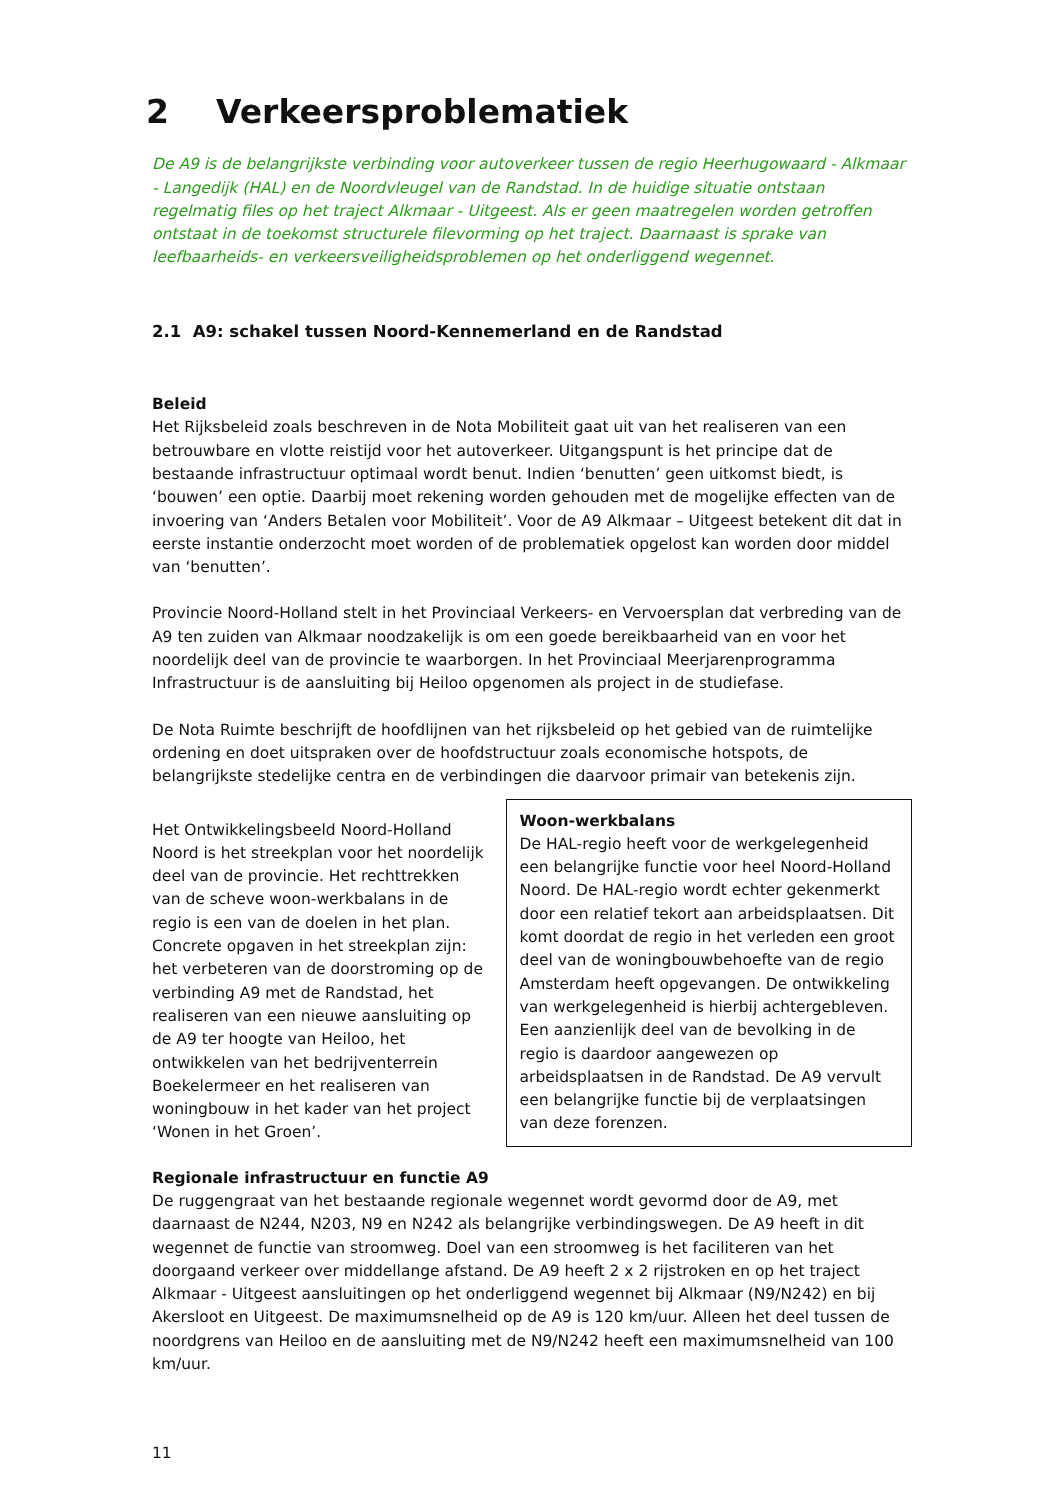2 Verkeersproblematiek
De A9 is de belangrijkste verbinding voor autoverkeer tussen de regio Heerhugowaard - Alkmaar - Langedijk (HAL) en de Noordvleugel van de Randstad. In de huidige situatie ontstaan regelmatig files op het traject Alkmaar - Uitgeest. Als er geen maatregelen worden getroffen ontstaat in de toekomst structurele filevorming op het traject. Daarnaast is sprake van leefbaarheids- en verkeersveiligheidsproblemen op het onderliggend wegennet.
2.1 A9: schakel tussen Noord-Kennemerland en de Randstad
Beleid
Het Rijksbeleid zoals beschreven in de Nota Mobiliteit gaat uit van het realiseren van een betrouwbare en vlotte reistijd voor het autoverkeer. Uitgangspunt is het principe dat de bestaande infrastructuur optimaal wordt benut. Indien ‘benutten’ geen uitkomst biedt, is ‘bouwen’ een optie. Daarbij moet rekening worden gehouden met de mogelijke effecten van de invoering van ‘Anders Betalen voor Mobiliteit’. Voor de A9 Alkmaar – Uitgeest betekent dit dat in eerste instantie onderzocht moet worden of de problematiek opgelost kan worden door middel van ‘benutten’.
Provincie Noord-Holland stelt in het Provinciaal Verkeers- en Vervoersplan dat verbreding van de A9 ten zuiden van Alkmaar noodzakelijk is om een goede bereikbaarheid van en voor het noordelijk deel van de provincie te waarborgen. In het Provinciaal Meerjarenprogramma Infrastructuur is de aansluiting bij Heiloo opgenomen als project in de studiefase.
De Nota Ruimte beschrijft de hoofdlijnen van het rijksbeleid op het gebied van de ruimtelijke ordening en doet uitspraken over de hoofdstructuur zoals economische hotspots, de belangrijkste stedelijke centra en de verbindingen die daarvoor primair van betekenis zijn.
Het Ontwikkelingsbeeld Noord-Holland Noord is het streekplan voor het noordelijk deel van de provincie. Het rechttrekken van de scheve woon-werkbalans in de regio is een van de doelen in het plan. Concrete opgaven in het streekplan zijn: het verbeteren van de doorstroming op de verbinding A9 met de Randstad, het realiseren van een nieuwe aansluiting op de A9 ter hoogte van Heiloo, het ontwikkelen van het bedrijventerrein Boekelermeer en het realiseren van woningbouw in het kader van het project ‘Wonen in het Groen’.
Woon-werkbalans
De HAL-regio heeft voor de werkgelegenheid een belangrijke functie voor heel Noord-Holland Noord. De HAL-regio wordt echter gekenmerkt door een relatief tekort aan arbeidsplaatsen. Dit komt doordat de regio in het verleden een groot deel van de woningbouwbehoefte van de regio Amsterdam heeft opgevangen. De ontwikkeling van werkgelegenheid is hierbij achtergebleven. Een aanzienlijk deel van de bevolking in de regio is daardoor aangewezen op arbeidsplaatsen in de Randstad. De A9 vervult een belangrijke functie bij de verplaatsingen van deze forenzen.
Regionale infrastructuur en functie A9
De ruggengraat van het bestaande regionale wegennet wordt gevormd door de A9, met daarnaast de N244, N203, N9 en N242 als belangrijke verbindingswegen. De A9 heeft in dit wegennet de functie van stroomweg. Doel van een stroomweg is het faciliteren van het doorgaand verkeer over middellange afstand. De A9 heeft 2 x 2 rijstroken en op het traject Alkmaar - Uitgeest aansluitingen op het onderliggend wegennet bij Alkmaar (N9/N242) en bij Akersloot en Uitgeest. De maximumsnelheid op de A9 is 120 km/uur. Alleen het deel tussen de noordgrens van Heiloo en de aansluiting met de N9/N242 heeft een maximumsnelheid van 100 km/uur.
11